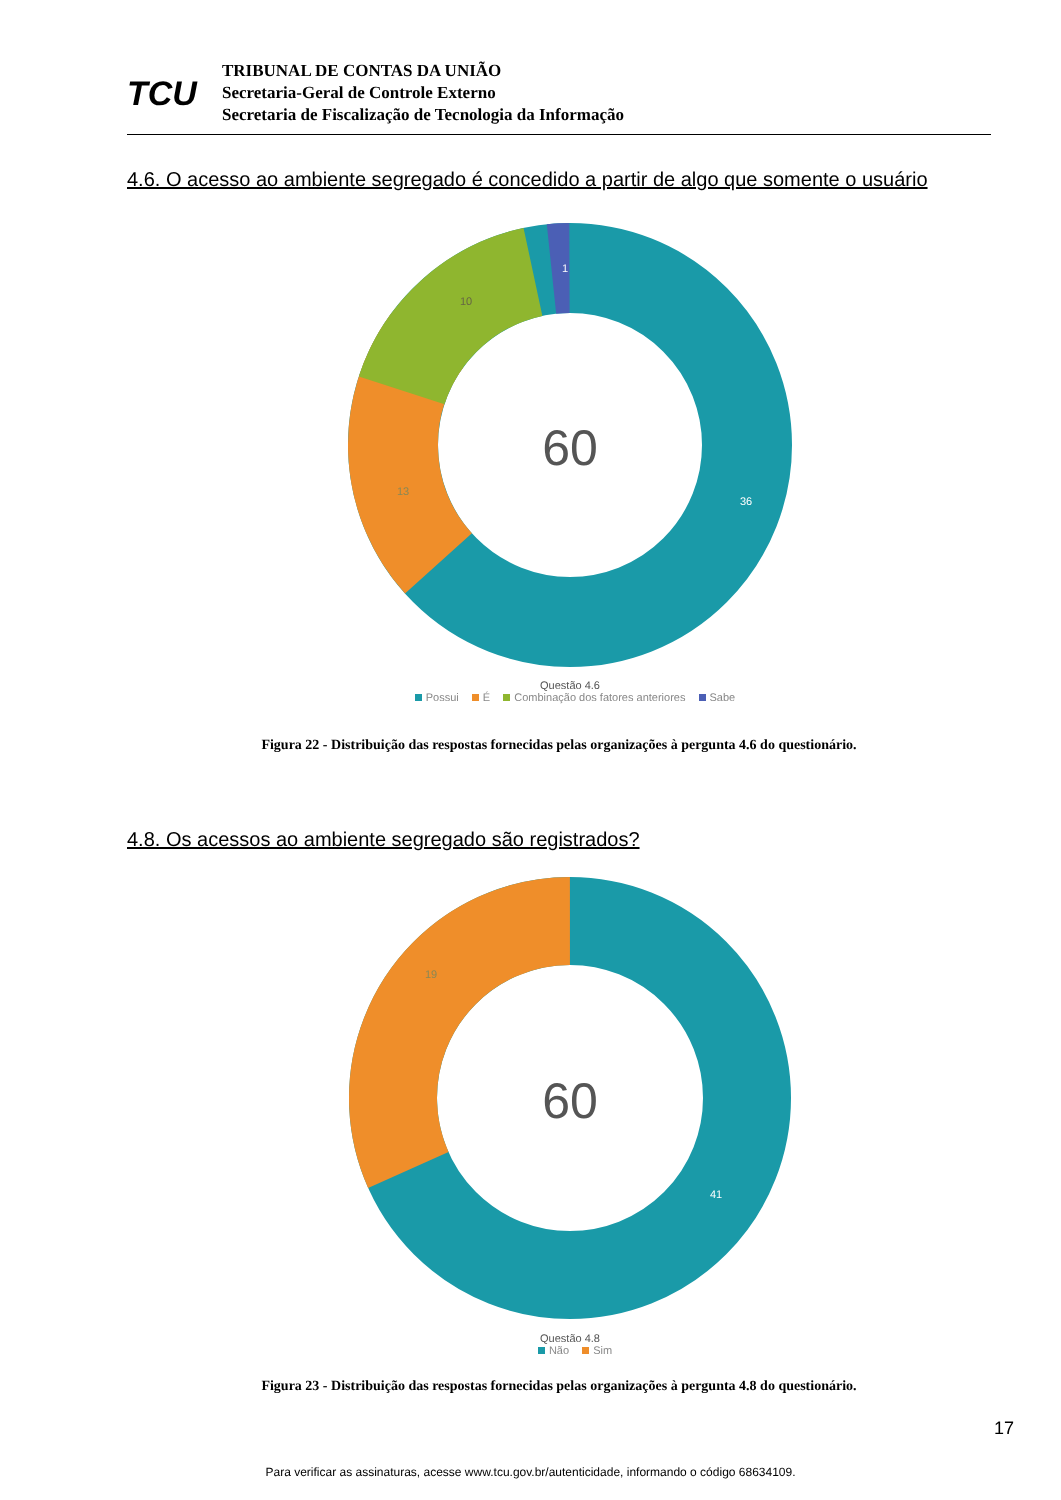TCU
TRIBUNAL DE CONTAS DA UNIÃO
Secretaria-Geral de Controle Externo
Secretaria de Fiscalização de Tecnologia da Informação
4.6. O acesso ao ambiente segregado é concedido a partir de algo que somente o usuário
60
36
13
10
1
Questão 4.6
Possui É Combinação dos fatores anteriores Sabe
Figura 22 - Distribuição das respostas fornecidas pelas organizações à pergunta 4.6 do questionário.
4.8. Os acessos ao ambiente segregado são registrados?
60
41
19
Questão 4.8
Não Sim
Figura 23 - Distribuição das respostas fornecidas pelas organizações à pergunta 4.8 do questionário.
17
Para verificar as assinaturas, acesse www.tcu.gov.br/autenticidade, informando o código 68634109.